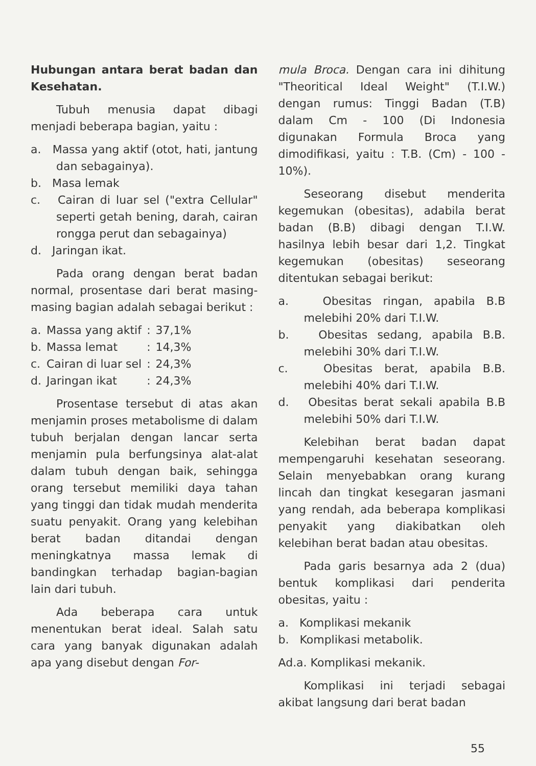Hubungan antara berat badan dan Kesehatan.
Tubuh menusia dapat dibagi menjadi beberapa bagian, yaitu :
a. Massa yang aktif (otot, hati, jantung dan sebagainya).
b. Masa lemak
c. Cairan di luar sel ("extra Cellular" seperti getah bening, darah, cairan rongga perut dan sebagainya)
d. Jaringan ikat.
Pada orang dengan berat badan normal, prosentase dari berat masing-masing bagian adalah sebagai berikut :
| a. | Massa yang aktif | : | 37,1% |
| b. | Massa lemat | : | 14,3% |
| c. | Cairan di luar sel | : | 24,3% |
| d. | Jaringan ikat | : | 24,3% |
Prosentase tersebut di atas akan menjamin proses metabolisme di dalam tubuh berjalan dengan lancar serta menjamin pula berfungsinya alat-alat dalam tubuh dengan baik, sehingga orang tersebut memiliki daya tahan yang tinggi dan tidak mudah menderita suatu penyakit. Orang yang kelebihan berat badan ditandai dengan meningkatnya massa lemak di bandingkan terhadap bagian-bagian lain dari tubuh.
Ada beberapa cara untuk menentukan berat ideal. Salah satu cara yang banyak digunakan adalah apa yang disebut dengan For-
mula Broca. Dengan cara ini dihitung "Theoritical Ideal Weight" (T.I.W.) dengan rumus: Tinggi Badan (T.B) dalam Cm - 100 (Di Indonesia digunakan Formula Broca yang dimodifikasi, yaitu : T.B. (Cm) - 100 - 10%).
Seseorang disebut menderita kegemukan (obesitas), adabila berat badan (B.B) dibagi dengan T.I.W. hasilnya lebih besar dari 1,2. Tingkat kegemukan (obesitas) seseorang ditentukan sebagai berikut:
a. Obesitas ringan, apabila B.B melebihi 20% dari T.I.W.
b. Obesitas sedang, apabila B.B. melebihi 30% dari T.I.W.
c. Obesitas berat, apabila B.B. melebihi 40% dari T.I.W.
d. Obesitas berat sekali apabila B.B melebihi 50% dari T.I.W.
Kelebihan berat badan dapat mempengaruhi kesehatan seseorang. Selain menyebabkan orang kurang lincah dan tingkat kesegaran jasmani yang rendah, ada beberapa komplikasi penyakit yang diakibatkan oleh kelebihan berat badan atau obesitas.
Pada garis besarnya ada 2 (dua) bentuk komplikasi dari penderita obesitas, yaitu :
a. Komplikasi mekanik
b. Komplikasi metabolik.
Ad.a. Komplikasi mekanik.
Komplikasi ini terjadi sebagai akibat langsung dari berat badan
55